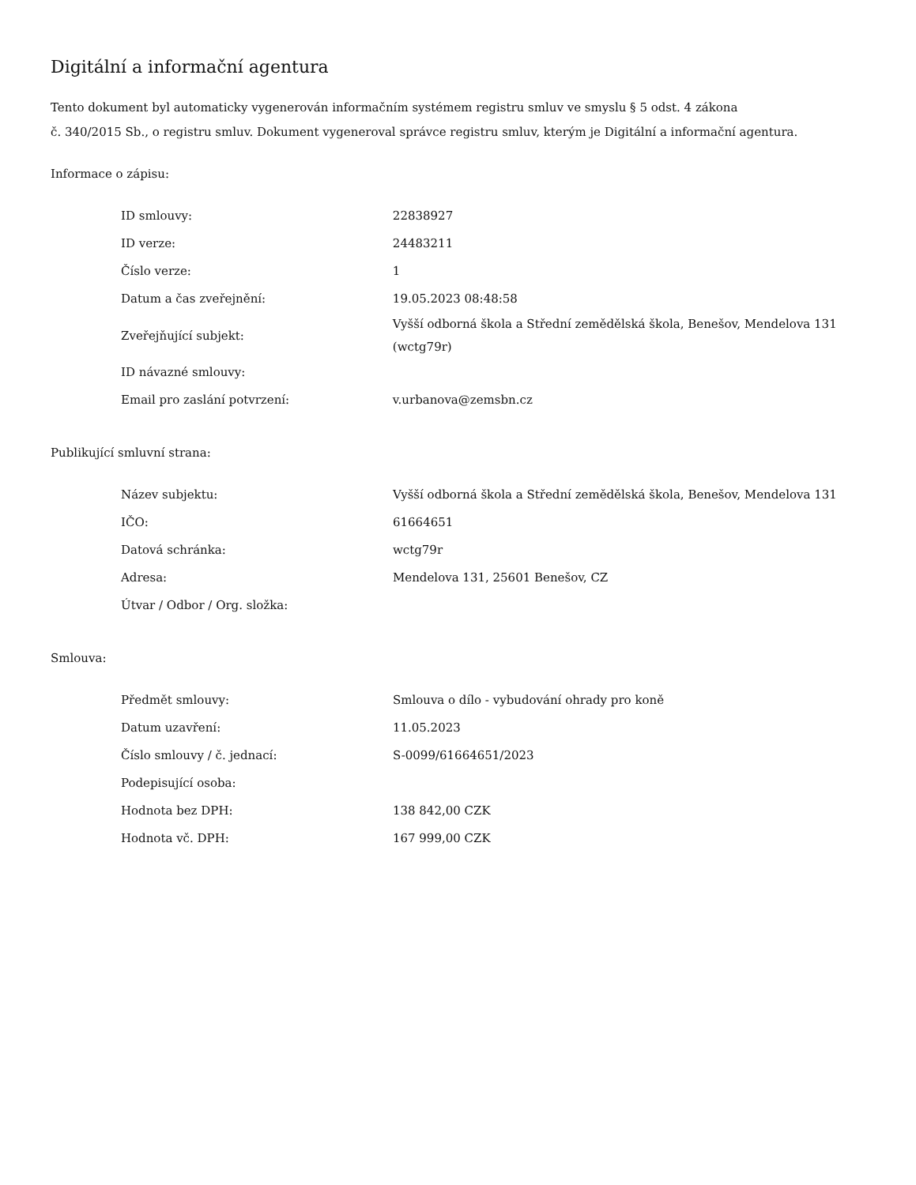Digitální a informační agentura
Tento dokument byl automaticky vygenerován informačním systémem registru smluv ve smyslu § 5 odst. 4 zákona
č. 340/2015 Sb., o registru smluv. Dokument vygeneroval správce registru smluv, kterým je Digitální a informační agentura.
Informace o zápisu:
| ID smlouvy: | 22838927 |
| ID verze: | 24483211 |
| Číslo verze: | 1 |
| Datum a čas zveřejnění: | 19.05.2023 08:48:58 |
| Zveřejňující subjekt: | Vyšší odborná škola a Střední zemědělská škola, Benešov, Mendelova 131 (wctg79r) |
| ID návazné smlouvy: | |
| Email pro zaslání potvrzení: | v.urbanova@zemsbn.cz |
Publikující smluvní strana:
| Název subjektu: | Vyšší odborná škola a Střední zemědělská škola, Benešov, Mendelova 131 |
| IČO: | 61664651 |
| Datová schránka: | wctg79r |
| Adresa: | Mendelova 131, 25601 Benešov, CZ |
| Útvar / Odbor / Org. složka: | |
Smlouva:
| Předmět smlouvy: | Smlouva o dílo - vybudování ohrady pro koně |
| Datum uzavření: | 11.05.2023 |
| Číslo smlouvy / č. jednací: | S-0099/61664651/2023 |
| Podepisující osoba: | |
| Hodnota bez DPH: | 138 842,00 CZK |
| Hodnota vč. DPH: | 167 999,00 CZK |